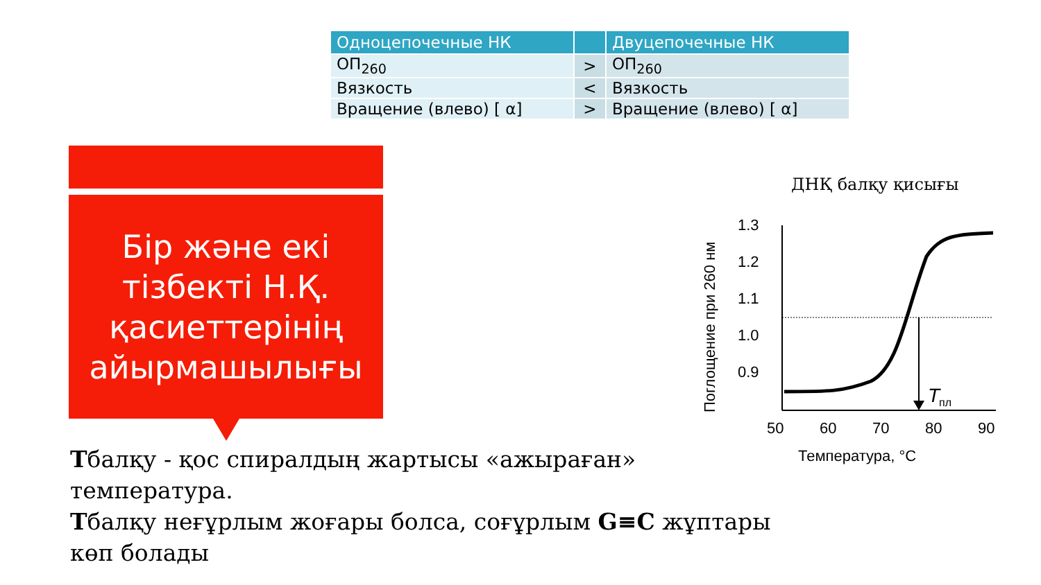| Одноцепочечные НК | | Двуцепочечные НК |
| --- | --- | --- |
| ОП<sub>260</sub> | > | ОП<sub>260</sub> |
| Вязкость | < | Вязкость |
| Вращение (влево) [ α] | > | Вращение (влево) [ α] |
Бір және екі
тізбекті Н.Қ.
қасиеттерінің
айырмашылығы
Tбалқу - қос спиралдың жартысы «ажыраған» температура.
Tбалқу неғұрлым жоғары болса, соғұрлым G≡C жұптары көп болады
ДНҚ балқу қисығы
Поглощение при 260 нм
1.3
1.2
1.1
1.0
0.9
T
пл
50
60
70
80
90
Температура, °C